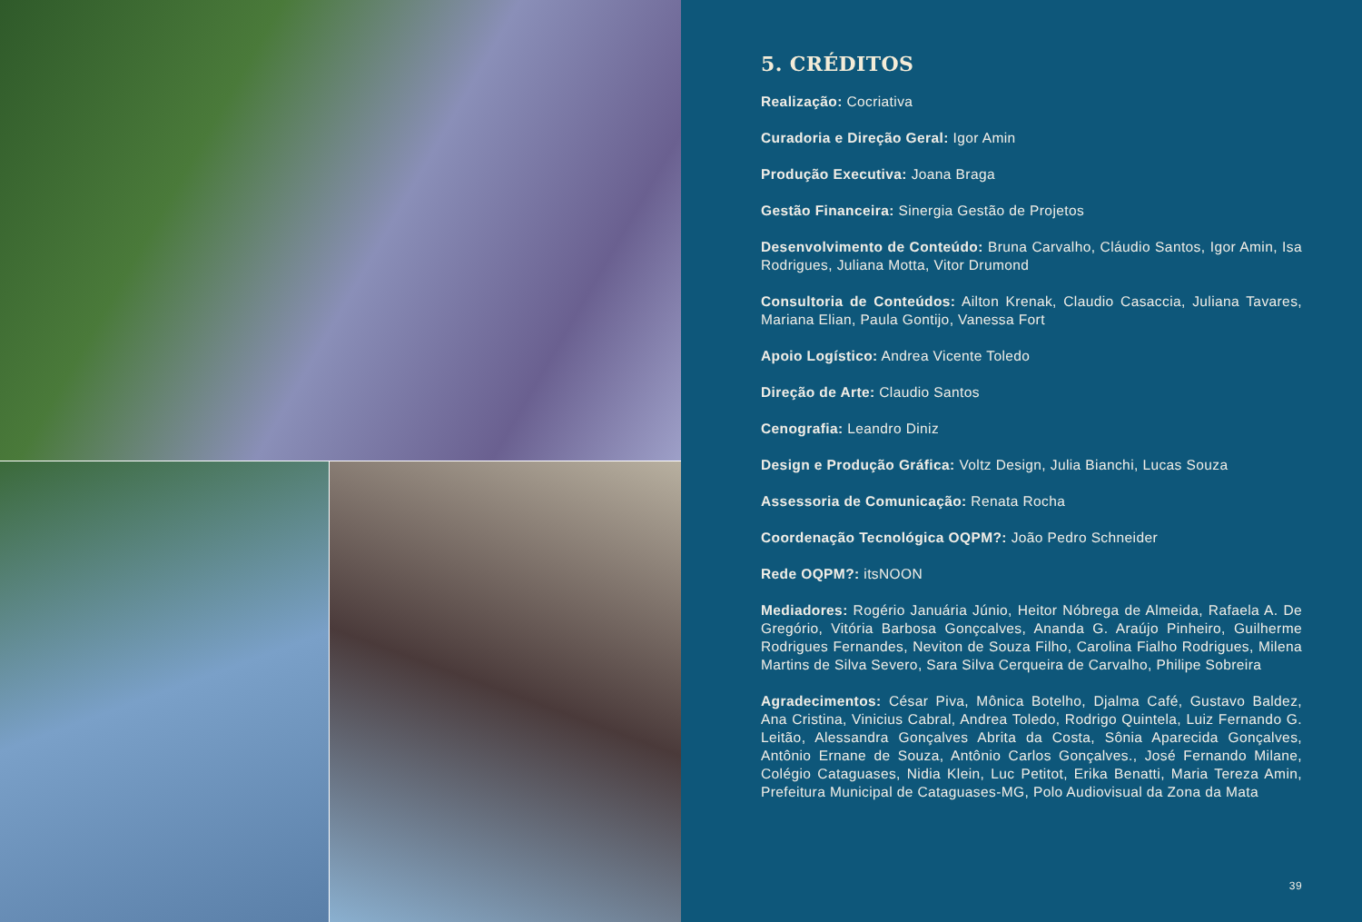5. CRÉDITOS
Realização: Cocriativa
Curadoria e Direção Geral: Igor Amin
Produção Executiva: Joana Braga
Gestão Financeira: Sinergia Gestão de Projetos
Desenvolvimento de Conteúdo: Bruna Carvalho, Cláudio Santos, Igor Amin, Isa Rodrigues, Juliana Motta, Vitor Drumond
Consultoria de Conteúdos: Ailton Krenak, Claudio Casaccia, Juliana Tavares, Mariana Elian, Paula Gontijo, Vanessa Fort
Apoio Logístico: Andrea Vicente Toledo
Direção de Arte: Claudio Santos
Cenografia: Leandro Diniz
Design e Produção Gráfica: Voltz Design, Julia Bianchi, Lucas Souza
Assessoria de Comunicação: Renata Rocha
Coordenação Tecnológica OQPM?: João Pedro Schneider
Rede OQPM?: itsNOON
Mediadores: Rogério Januária Júnio, Heitor Nóbrega de Almeida, Rafaela A. De Gregório, Vitória Barbosa Gonçcalves, Ananda G. Araújo Pinheiro, Guilherme Rodrigues Fernandes, Neviton de Souza Filho, Carolina Fialho Rodrigues, Milena Martins de Silva Severo, Sara Silva Cerqueira de Carvalho, Philipe Sobreira
Agradecimentos: César Piva, Mônica Botelho, Djalma Café, Gustavo Baldez, Ana Cristina, Vinicius Cabral, Andrea Toledo, Rodrigo Quintela, Luiz Fernando G. Leitão, Alessandra Gonçalves Abrita da Costa, Sônia Aparecida Gonçalves, Antônio Ernane de Souza, Antônio Carlos Gonçalves., José Fernando Milane, Colégio Cataguases, Nidia Klein, Luc Petitot, Erika Benatti, Maria Tereza Amin, Prefeitura Municipal de Cataguases-MG, Polo Audiovisual da Zona da Mata
39